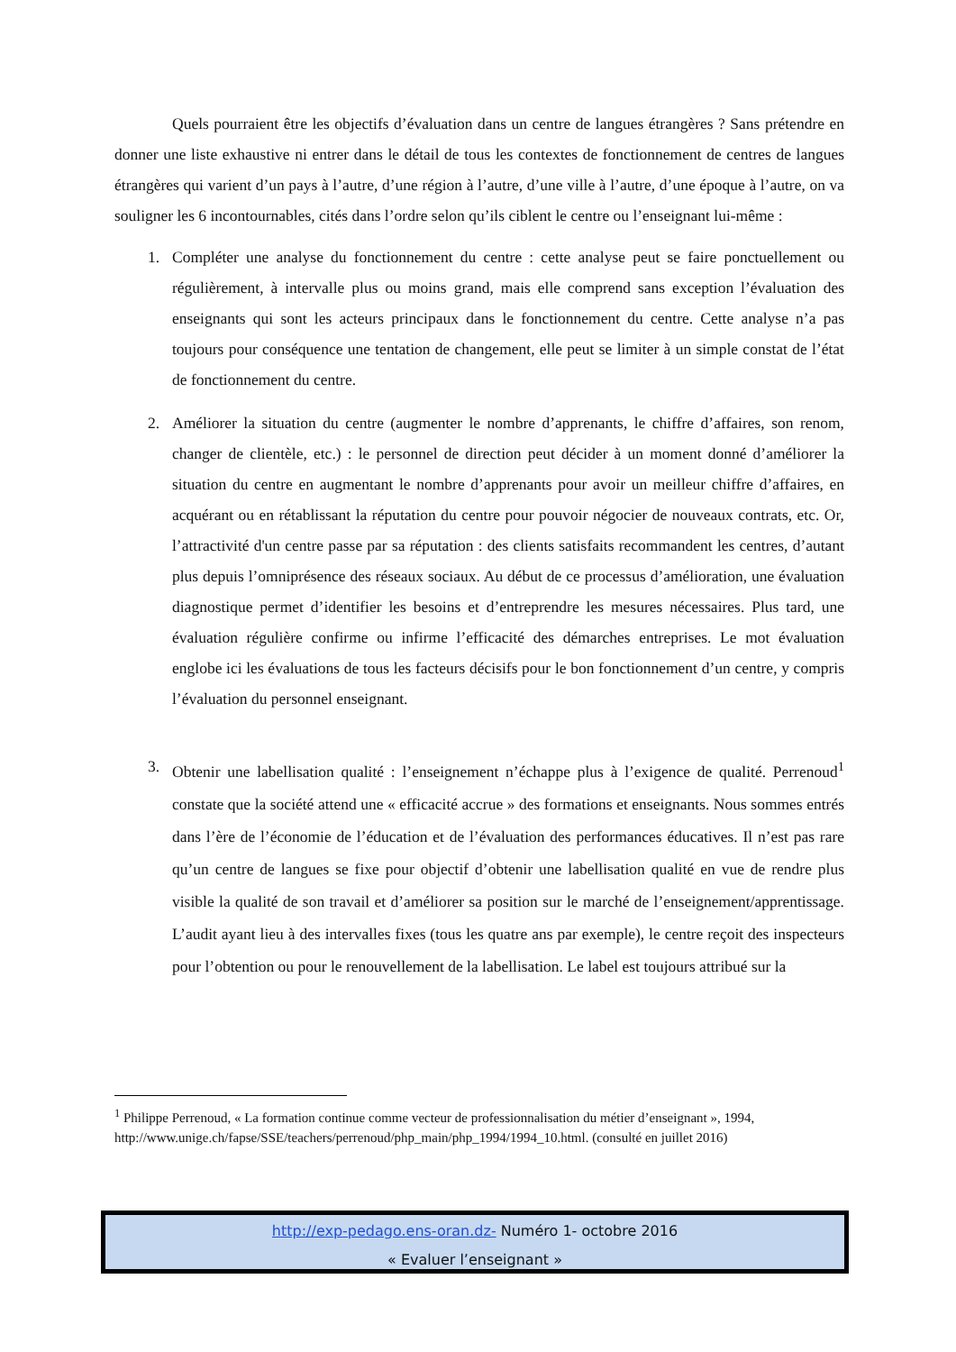Quels pourraient être les objectifs d’évaluation dans un centre de langues étrangères ? Sans prétendre en donner une liste exhaustive ni entrer dans le détail de tous les contextes de fonctionnement de centres de langues étrangères qui varient d’un pays à l’autre, d’une région à l’autre, d’une ville à l’autre, d’une époque à l’autre, on va souligner les 6 incontournables, cités dans l’ordre selon qu’ils ciblent le centre ou l’enseignant lui-même :
1. Compléter une analyse du fonctionnement du centre : cette analyse peut se faire ponctuellement ou régulièrement, à intervalle plus ou moins grand, mais elle comprend sans exception l’évaluation des enseignants qui sont les acteurs principaux dans le fonctionnement du centre. Cette analyse n’a pas toujours pour conséquence une tentation de changement, elle peut se limiter à un simple constat de l’état de fonctionnement du centre.
2. Améliorer la situation du centre (augmenter le nombre d’apprenants, le chiffre d’affaires, son renom, changer de clientèle, etc.) : le personnel de direction peut décider à un moment donné d’améliorer la situation du centre en augmentant le nombre d’apprenants pour avoir un meilleur chiffre d’affaires, en acquérant ou en rétablissant la réputation du centre pour pouvoir négocier de nouveaux contrats, etc. Or, l’attractivité d'un centre passe par sa réputation : des clients satisfaits recommandent les centres, d’autant plus depuis l’omniprésence des réseaux sociaux. Au début de ce processus d’amélioration, une évaluation diagnostique permet d’identifier les besoins et d’entreprendre les mesures nécessaires. Plus tard, une évaluation régulière confirme ou infirme l’efficacité des démarches entreprises. Le mot évaluation englobe ici les évaluations de tous les facteurs décisifs pour le bon fonctionnement d’un centre, y compris l’évaluation du personnel enseignant.
3. Obtenir une labellisation qualité : l’enseignement n’échappe plus à l’exigence de qualité. Perrenoud<sup>1</sup> constate que la société attend une « efficacité accrue » des formations et enseignants. Nous sommes entrés dans l’ère de l’économie de l’éducation et de l’évaluation des performances éducatives. Il n’est pas rare qu’un centre de langues se fixe pour objectif d’obtenir une labellisation qualité en vue de rendre plus visible la qualité de son travail et d’améliorer sa position sur le marché de l’enseignement/apprentissage. L’audit ayant lieu à des intervalles fixes (tous les quatre ans par exemple), le centre reçoit des inspecteurs pour l’obtention ou pour le renouvellement de la labellisation. Le label est toujours attribué sur la
<sup>1</sup> Philippe Perrenoud, « La formation continue comme vecteur de professionnalisation du métier d’enseignant », 1994, http://www.unige.ch/fapse/SSE/teachers/perrenoud/php_main/php_1994/1994_10.html. (consulté en juillet 2016)
http://exp-pedago.ens-oran.dz- Numéro 1- octobre 2016
« Evaluer l’enseignant »